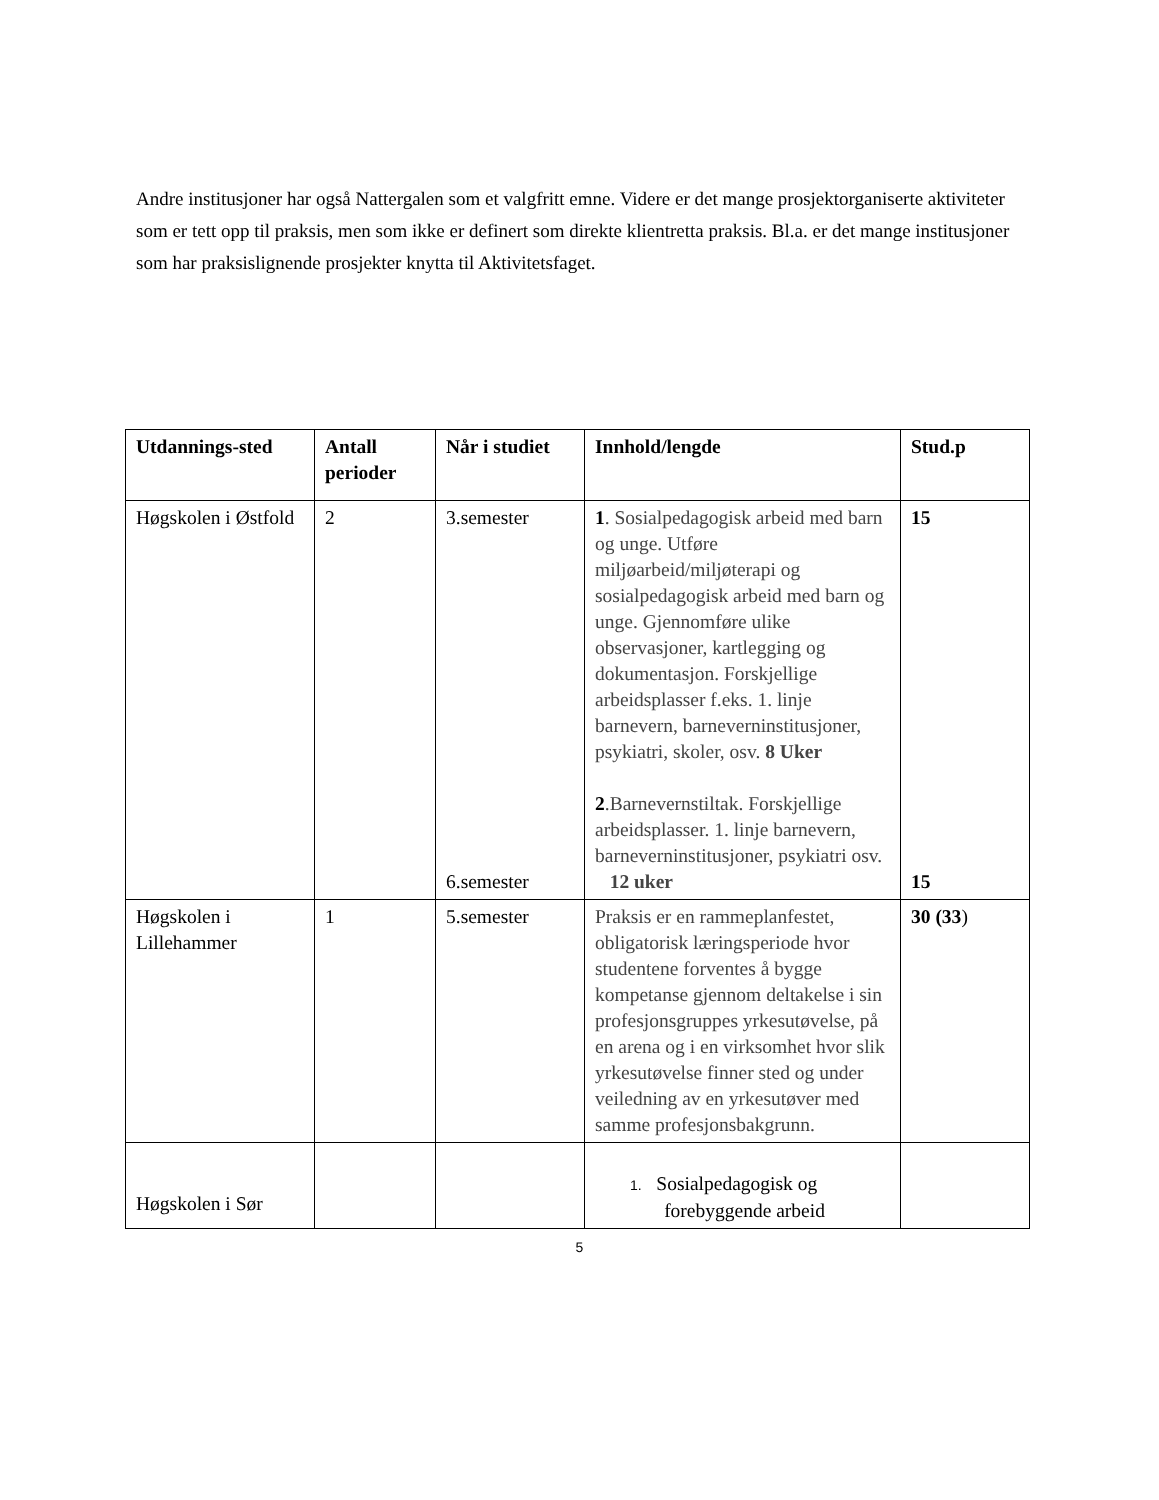Andre institusjoner har også Nattergalen som et valgfritt emne. Videre er det mange prosjektorganiserte aktiviteter som er tett opp til praksis, men som ikke er definert som direkte klientretta praksis. Bl.a. er det mange institusjoner som har praksislignende prosjekter knytta til Aktivitetsfaget.
| Utdannings-sted | Antall perioder | Når i studiet | Innhold/lengde | Stud.p |
| --- | --- | --- | --- | --- |
| Høgskolen i Østfold | 2 | 3.semester 6.semester | 1 . Sosialpedagogisk arbeid med barn og unge. Utføre miljøarbeid/miljøterapi og sosialpedagogisk arbeid med barn og unge. Gjennomføre ulike observasjoner, kartlegging og dokumentasjon. Forskjellige arbeidsplasser f.eks. 1. linje barnevern, barneverninstitusjoner, psykiatri, skoler, osv. 8 Uker 2 .Barnevernstiltak. Forskjellige arbeidsplasser. 1. linje barnevern, barneverninstitusjoner, psykiatri osv. 12 uker | 15 15 |
| Høgskolen i Lillehammer | 1 | 5.semester | Praksis er en rammeplanfestet, obligatorisk læringsperiode hvor studentene forventes å bygge kompetanse gjennom deltakelse i sin profesjonsgruppes yrkesutøvelse, på en arena og i en virksomhet hvor slik yrkesutøvelse finner sted og under veiledning av en yrkesutøver med samme profesjonsbakgrunn. | 30 (33 ) |
| Høgskolen i Sør | | | 1. Sosialpedagogisk og forebyggende arbeid | |
5